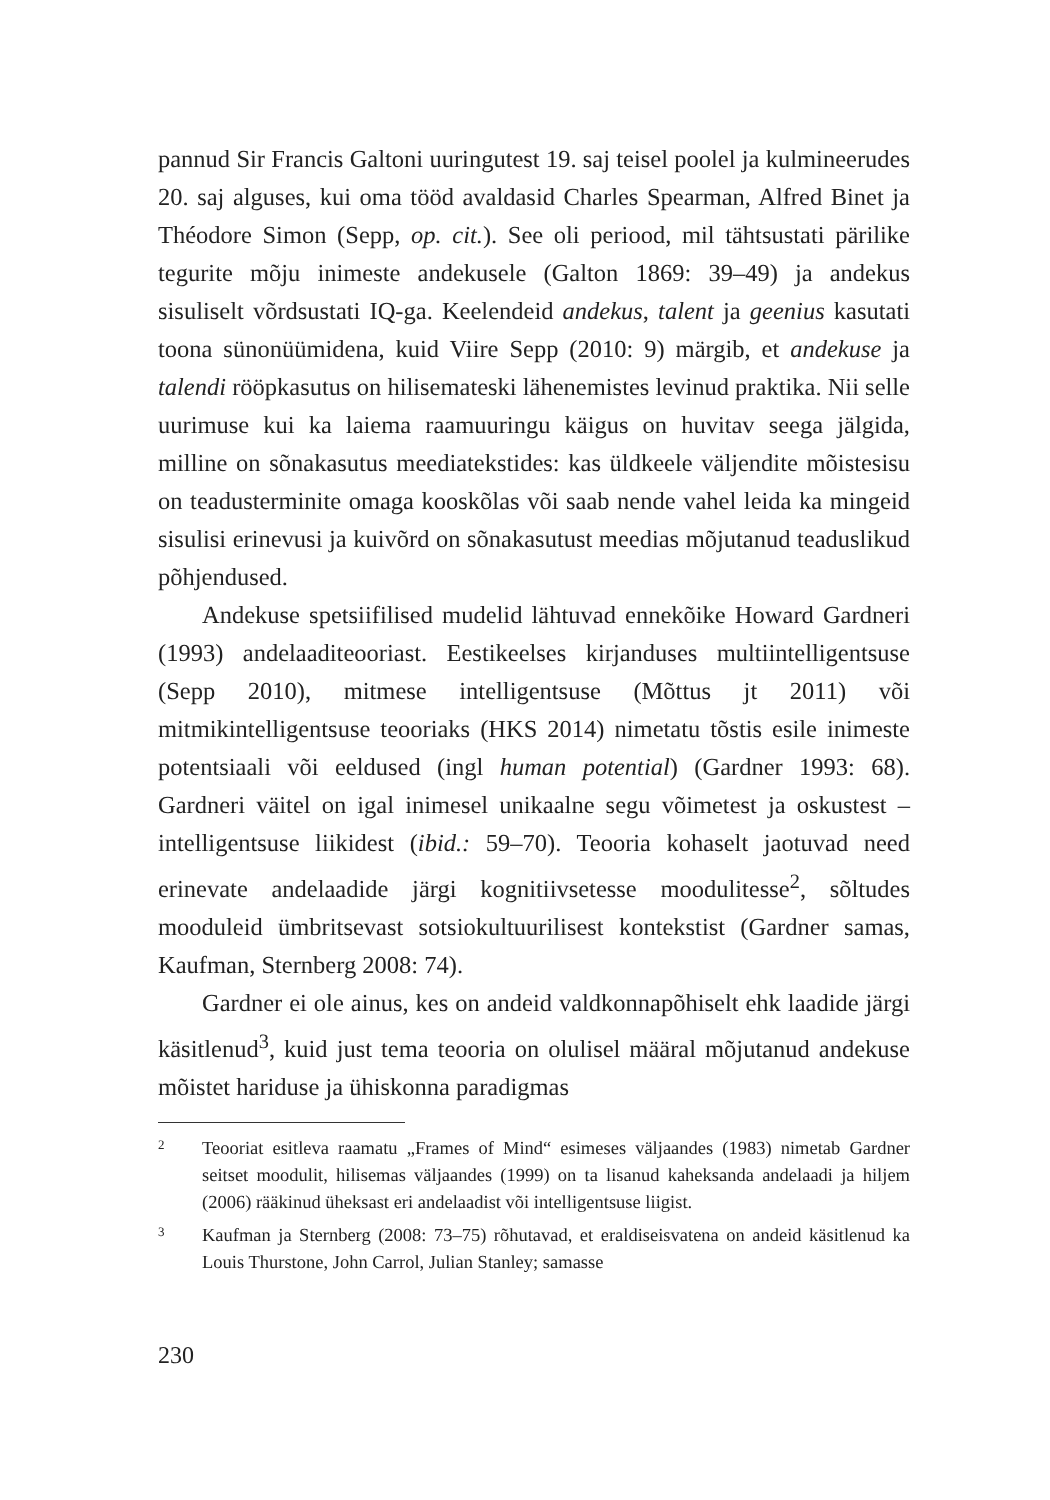pannud Sir Francis Galtoni uuringutest 19. saj teisel poolel ja kulmineerudes 20. saj alguses, kui oma tööd avaldasid Charles Spearman, Alfred Binet ja Théodore Simon (Sepp, op. cit.). See oli periood, mil tähtsustati pärilike tegurite mõju inimeste andekusele (Galton 1869: 39–49) ja andekus sisuliselt võrdsustati IQ-ga. Keelendeid andekus, talent ja geenius kasutati toona sünonüümidena, kuid Viire Sepp (2010: 9) märgib, et andekuse ja talendi rööpkasutus on hilisemateski lähenemistes levinud praktika. Nii selle uurimuse kui ka laiema raamuuringu käigus on huvitav seega jälgida, milline on sõnakasutus meediatekstides: kas üldkeele väljendite mõistesisu on teadusterminite omaga kooskõlas või saab nende vahel leida ka mingeid sisulisi erinevusi ja kuivõrd on sõnakasutust meedias mõjutanud teaduslikud põhjendused.
Andekuse spetsiifilised mudelid lähtuvad ennekõike Howard Gardneri (1993) andelaaditeooriast. Eestikeelses kirjanduses multiintelligentsuse (Sepp 2010), mitmese intelligentsuse (Mõttus jt 2011) või mitmikintelligentsuse teooriaks (HKS 2014) nimetatu tõstis esile inimeste potentsiaali või eeldused (ingl human potential) (Gardner 1993: 68). Gardneri väitel on igal inimesel unikaalne segu võimetest ja oskustest – intelligentsuse liikidest (ibid.: 59–70). Teooria kohaselt jaotuvad need erinevate andelaadide järgi kognitiivsetesse moodulitesse<sup>2</sup>, sõltudes mooduleid ümbritsevast sotsiokultuurilisest kontekstist (Gardner samas, Kaufman, Sternberg 2008: 74).
Gardner ei ole ainus, kes on andeid valdkonnapõhiselt ehk laadide järgi käsitlenud<sup>3</sup>, kuid just tema teooria on olulisel määral mõjutanud andekuse mõistet hariduse ja ühiskonna paradigmas
2 Teooriat esitleva raamatu „Frames of Mind“ esimeses väljaandes (1983) nimetab Gardner seitset moodulit, hilisemas väljaandes (1999) on ta lisanud kaheksanda andelaadi ja hiljem (2006) rääkinud üheksast eri andelaadist või intelligentsuse liigist.
3 Kaufman ja Sternberg (2008: 73–75) rõhutavad, et eraldiseisvatena on andeid käsitlenud ka Louis Thurstone, John Carrol, Julian Stanley; samasse
230